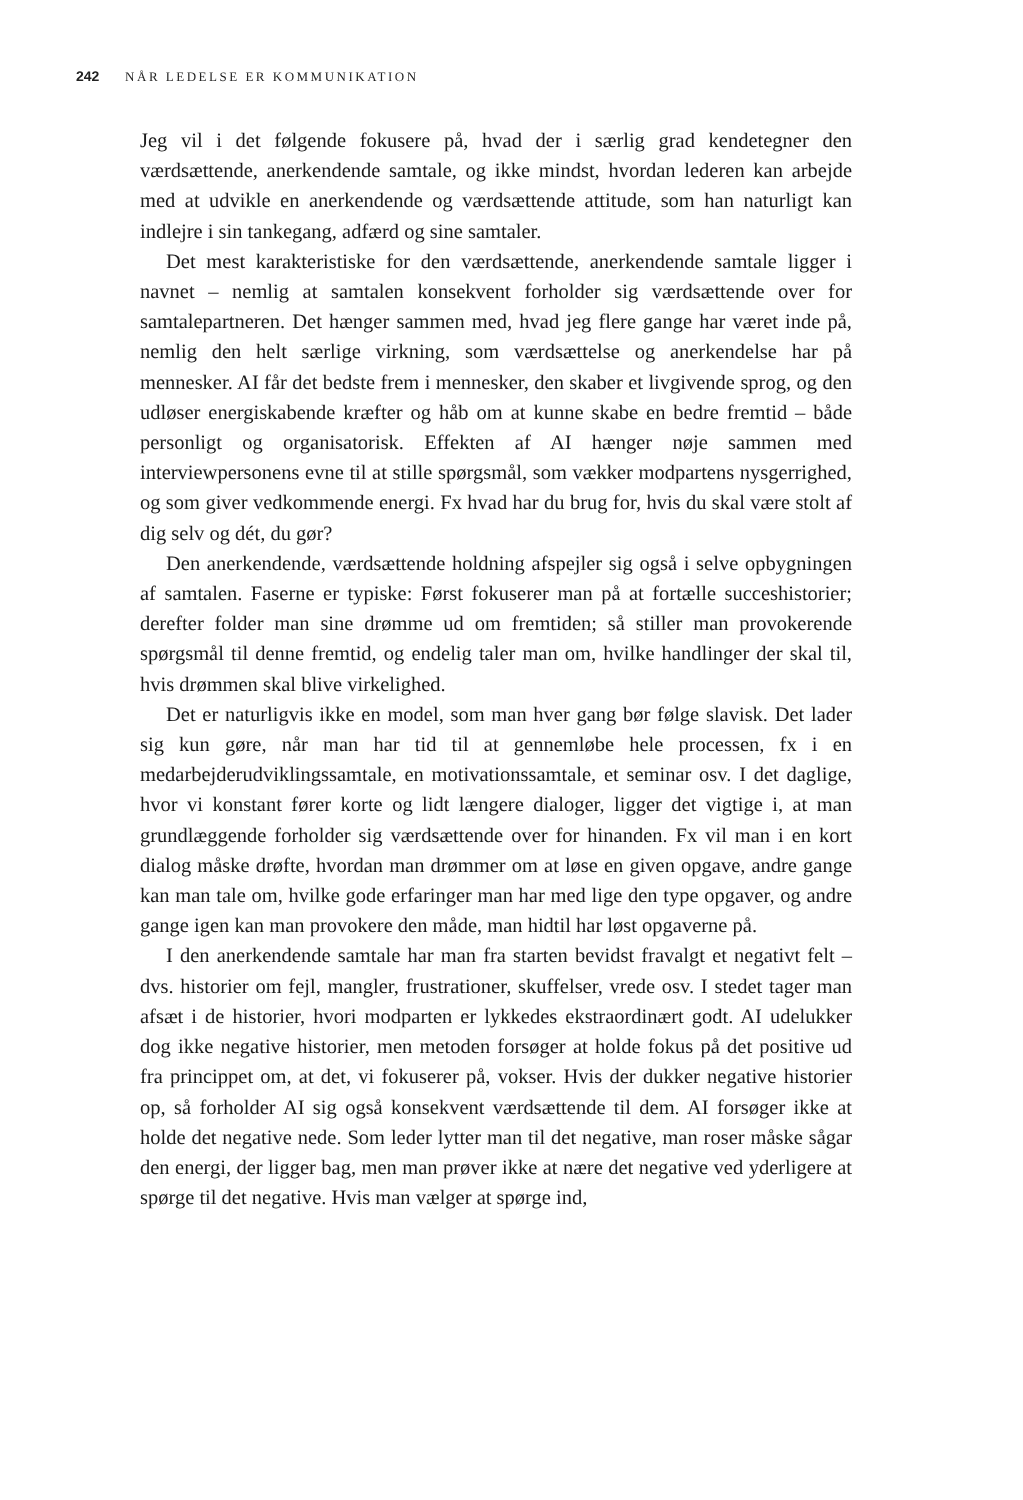242 NÅR LEDELSE ER KOMMUNIKATION
Jeg vil i det følgende fokusere på, hvad der i særlig grad kendetegner den værdsættende, anerkendende samtale, og ikke mindst, hvordan lederen kan arbejde med at udvikle en anerkendende og værdsættende attitude, som han naturligt kan indlejre i sin tankegang, adfærd og sine samtaler.
Det mest karakteristiske for den værdsættende, anerkendende samtale ligger i navnet – nemlig at samtalen konsekvent forholder sig værdsættende over for samtalepartneren. Det hænger sammen med, hvad jeg flere gange har været inde på, nemlig den helt særlige virkning, som værdsættelse og anerkendelse har på mennesker. AI får det bedste frem i mennesker, den skaber et livgivende sprog, og den udløser energiskabende kræfter og håb om at kunne skabe en bedre fremtid – både personligt og organisatorisk. Effekten af AI hænger nøje sammen med interviewpersonens evne til at stille spørgsmål, som vækker modpartens nysgerrighed, og som giver vedkommende energi. Fx hvad har du brug for, hvis du skal være stolt af dig selv og dét, du gør?
Den anerkendende, værdsættende holdning afspejler sig også i selve opbygningen af samtalen. Faserne er typiske: Først fokuserer man på at fortælle succeshistorier; derefter folder man sine drømme ud om fremtiden; så stiller man provokerende spørgsmål til denne fremtid, og endelig taler man om, hvilke handlinger der skal til, hvis drømmen skal blive virkelighed.
Det er naturligvis ikke en model, som man hver gang bør følge slavisk. Det lader sig kun gøre, når man har tid til at gennemløbe hele processen, fx i en medarbejderudviklingssamtale, en motivationssamtale, et seminar osv. I det daglige, hvor vi konstant fører korte og lidt længere dialoger, ligger det vigtige i, at man grundlæggende forholder sig værdsættende over for hinanden. Fx vil man i en kort dialog måske drøfte, hvordan man drømmer om at løse en given opgave, andre gange kan man tale om, hvilke gode erfaringer man har med lige den type opgaver, og andre gange igen kan man provokere den måde, man hidtil har løst opgaverne på.
I den anerkendende samtale har man fra starten bevidst fravalgt et negativt felt – dvs. historier om fejl, mangler, frustrationer, skuffelser, vrede osv. I stedet tager man afsæt i de historier, hvori modparten er lykkedes ekstraordinært godt. AI udelukker dog ikke negative historier, men metoden forsøger at holde fokus på det positive ud fra princippet om, at det, vi fokuserer på, vokser. Hvis der dukker negative historier op, så forholder AI sig også konsekvent værdsættende til dem. AI forsøger ikke at holde det negative nede. Som leder lytter man til det negative, man roser måske sågar den energi, der ligger bag, men man prøver ikke at nære det negative ved yderligere at spørge til det negative. Hvis man vælger at spørge ind,